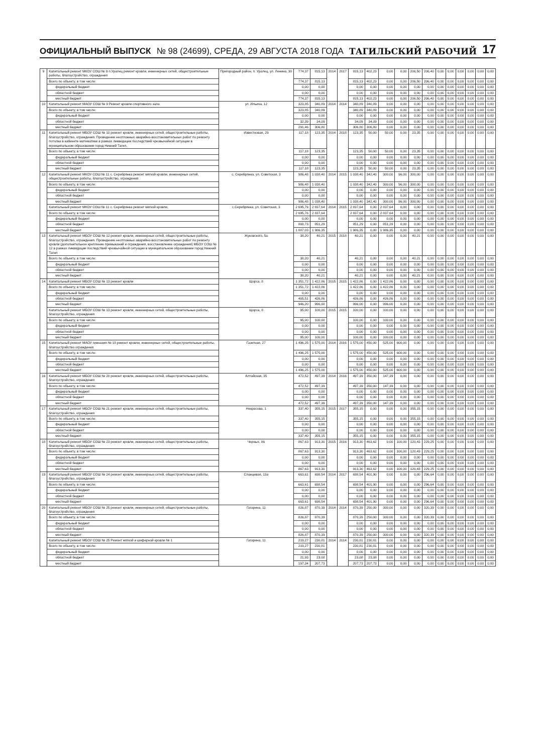ОФИЦИАЛЬНЫЙ ВЫПУСК № 98 (24699), СРЕДА, 29 АВГУСТА 2018 ГОДА ТАГИЛЬСКИЙ РАБОЧИЙ 17
| 9 | Капитальный ремонт МКОУ СОШ № 9 п.Уралец ремонт кровли, инженерных сетей, общестроительные работы, благоустройство, ограждения | Пригородный район, п. Уралец, ул. Ленина, 30 | 774,37 | 815,13 | 2014 | 2017 | 815,13 | 402,23 | 0,00 | 0,00 | 206,50 | 206,40 | 0,00 | 0,00 | 0,00 | 0,00 | 0,00 | 0,00 |
| | Всего по объекту, в том числе: | | 774,37 | 815,13 | | | 815,13 | 402,23 | 0,00 | 0,00 | 206,50 | 206,40 | 0,00 | 0,00 | 0,00 | 0,00 | 0,00 | 0,00 |
| | федеральный бюджет | | 0,00 | 0,00 | | | 0,00 | 0,00 | 0,00 | 0,00 | 0,00 | 0,00 | 0,00 | 0,00 | 0,00 | 0,00 | 0,00 | 0,00 |
| | областной бюджет | | 0,00 | 0,00 | | | 0,00 | 0,00 | 0,00 | 0,00 | 0,00 | 0,00 | 0,00 | 0,00 | 0,00 | 0,00 | 0,00 | 0,00 |
| | местный бюджет | | 774,37 | 815,13 | | | 815,13 | 402,23 | 0,00 | 0,00 | 206,50 | 206,40 | 0,00 | 0,00 | 0,00 | 0,00 | 0,00 | 0,00 |
| 10 | Капитальный ремонт МАОУ СОШ № 9 Ремонт кровли спортивного зала | ул. Ильича, 12 | 323,85 | 340,89 | 2014 | 2014 | 340,89 | 340,89 | 0,00 | 0,00 | 0,00 | 0,00 | 0,00 | 0,00 | 0,00 | 0,00 | 0,00 | 0,00 |
| | Всего по объекту, в том числе: | | 323,85 | 340,89 | | | 340,89 | 340,89 | 0,00 | 0,00 | 0,00 | 0,00 | 0,00 | 0,00 | 0,00 | 0,00 | 0,00 | 0,00 |
| | федеральный бюджет | | 0,00 | 0,00 | | | 0,00 | 0,00 | 0,00 | 0,00 | 0,00 | 0,00 | 0,00 | 0,00 | 0,00 | 0,00 | 0,00 | 0,00 |
| | областной бюджет | | 32,39 | 34,09 | | | 34,09 | 34,09 | 0,00 | 0,00 | 0,00 | 0,00 | 0,00 | 0,00 | 0,00 | 0,00 | 0,00 | 0,00 |
| | местный бюджет | | 291,46 | 306,80 | | | 306,80 | 306,80 | 0,00 | 0,00 | 0,00 | 0,00 | 0,00 | 0,00 | 0,00 | 0,00 | 0,00 | 0,00 |
| 11 | Капитальный ремонт МБОУ СОШ № 10 ремонт кровли, инженерных сетей, общестроительные работы, благоустройство, ограждения. Проведение неотложных аварийно-восстановительных работ по ремонту потолка в кабинете математики в рамках ликвидации последствий чрезвычайной ситуации в муниципальном образовании город Нижний Тагил. | Известковая, 29 | 117,18 | 123,35 | 2014 | 2018 | 123,35 | 50,00 | 50,00 | 0,00 | 23,35 | 0,00 | 0,00 | 0,00 | 0,00 | 0,00 | 0,00 | 0,00 |
| | Всего по объекту, в том числе: | | 117,18 | 123,35 | | | 123,35 | 50,00 | 50,00 | 0,00 | 23,35 | 0,00 | 0,00 | 0,00 | 0,00 | 0,00 | 0,00 | 0,00 |
| | федеральный бюджет | | 0,00 | 0,00 | | | 0,00 | 0,00 | 0,00 | 0,00 | 0,00 | 0,00 | 0,00 | 0,00 | 0,00 | 0,00 | 0,00 | 0,00 |
| | областной бюджет | | 0,00 | 0,00 | | | 0,00 | 0,00 | 0,00 | 0,00 | 0,00 | 0,00 | 0,00 | 0,00 | 0,00 | 0,00 | 0,00 | 0,00 |
| | местный бюджет | | 117,18 | 123,35 | | | 123,35 | 50,00 | 50,00 | 0,00 | 23,35 | 0,00 | 0,00 | 0,00 | 0,00 | 0,00 | 0,00 | 0,00 |
| 12 | Капитальный ремонт МКОУ СОШ № 11 с. Серебрянка ремонт мягкой кровли, инженерных сетей, общестроительные работы, благоустройство, ограждения | с. Серебрянка, ул. Советская, 3 | 986,48 | 1 038,40 | 2014 | 2015 | 1 038,40 | 342,40 | 300,00 | 96,00 | 300,00 | 0,00 | 0,00 | 0,00 | 0,00 | 0,00 | 0,00 | 0,00 |
| | Всего по объекту, в том числе: | | 986,48 | 1 038,40 | | | 1 038,40 | 342,40 | 300,00 | 96,00 | 300,00 | 0,00 | 0,00 | 0,00 | 0,00 | 0,00 | 0,00 | 0,00 |
| | федеральный бюджет | | 0,00 | 0,00 | | | 0,00 | 0,00 | 0,00 | 0,00 | 0,00 | 0,00 | 0,00 | 0,00 | 0,00 | 0,00 | 0,00 | 0,00 |
| | областной бюджет | | 0,00 | 0,00 | | | 0,00 | 0,00 | 0,00 | 0,00 | 0,00 | 0,00 | 0,00 | 0,00 | 0,00 | 0,00 | 0,00 | 0,00 |
| | местный бюджет | | 986,48 | 1 038,40 | | | 1 038,40 | 342,40 | 300,00 | 96,00 | 300,00 | 0,00 | 0,00 | 0,00 | 0,00 | 0,00 | 0,00 | 0,00 |
| | Капитальный ремонт МКОУ СОШ № 11 с. Серебрянка ремонт мягкой кровли, | с.Серебрянка, ул. Советская, 3 | 2 695,76 | 2 837,64 | 2014 | 2015 | 2 837,64 | 0,00 | 2 837,64 | 0,00 | 0,00 | 0,00 | 0,00 | 0,00 | 0,00 | 0,00 | 0,00 | 0,00 |
| | Всего по объекту, в том числе: | | 2 695,76 | 2 837,64 | | | 2 837,64 | 0,00 | 2 837,64 | 0,00 | 0,00 | 0,00 | 0,00 | 0,00 | 0,00 | 0,00 | 0,00 | 0,00 |
| | федеральный бюджет | | 0,00 | 0,00 | | | 0,00 | 0,00 | 0,00 | 0,00 | 0,00 | 0,00 | 0,00 | 0,00 | 0,00 | 0,00 | 0,00 | 0,00 |
| | областной бюджет | | 808,73 | 851,29 | | | 851,29 | 0,00 | 851,29 | 0,00 | 0,00 | 0,00 | 0,00 | 0,00 | 0,00 | 0,00 | 0,00 | 0,00 |
| | местный бюджет | | 1 887,03 | 1 986,35 | | | 1 986,35 | 0,00 | 1 986,35 | 0,00 | 0,00 | 0,00 | 0,00 | 0,00 | 0,00 | 0,00 | 0,00 | 0,00 |
| 13 | Капитальный ремонт МБОУ СОШ № 12 ремонт кровли, инженерных сетей, общестроительные работы, благоустройство, ограждения. Проведение неотложных аварийно-восстановительных работ по ремонту кровли (дополнительное крепление примыканий и ограждения, восстановление ограждения) МБОУ СОШ № 12 в рамках ликвидации последствий чрезвычайной ситуации в муниципальном образовании город Нижний Тагил | Жуковского, 5а | 38,20 | 40,21 | 2015 | 2018 | 40,21 | 0,00 | 0,00 | 0,00 | 40,21 | 0,00 | 0,00 | 0,00 | 0,00 | 0,00 | 0,00 | 0,00 |
| | Всего по объекту, в том числе: | | 38,20 | 40,21 | | | 40,21 | 0,00 | 0,00 | 0,00 | 40,21 | 0,00 | 0,00 | 0,00 | 0,00 | 0,00 | 0,00 | 0,00 |
| | федеральный бюджет | | 0,00 | 0,00 | | | 0,00 | 0,00 | 0,00 | 0,00 | 0,00 | 0,00 | 0,00 | 0,00 | 0,00 | 0,00 | 0,00 | 0,00 |
| | областной бюджет | | 0,00 | 0,00 | | | 0,00 | 0,00 | 0,00 | 0,00 | 0,00 | 0,00 | 0,00 | 0,00 | 0,00 | 0,00 | 0,00 | 0,00 |
| | местный бюджет | | 38,20 | 40,21 | | | 40,21 | 0,00 | 0,00 | 0,00 | 40,21 | 0,00 | 0,00 | 0,00 | 0,00 | 0,00 | 0,00 | 0,00 |
| 14 | Капитальный ремонт МБОУ СОШ № 13 ремонт кровли | Щорса, 8 | 1 351,72 | 1 422,86 | 2015 | 2015 | 1 422,86 | 0,00 | 1 422,86 | 0,00 | 0,00 | 0,00 | 0,00 | 0,00 | 0,00 | 0,00 | 0,00 | 0,00 |
| | Всего по объекту, в том числе: | | 1 351,72 | 1 422,86 | | | 1 422,86 | 0,00 | 1 422,86 | 0,00 | 0,00 | 0,00 | 0,00 | 0,00 | 0,00 | 0,00 | 0,00 | 0,00 |
| | федеральный бюджет | | 0,00 | 0,00 | | | 0,00 | 0,00 | 0,00 | 0,00 | 0,00 | 0,00 | 0,00 | 0,00 | 0,00 | 0,00 | 0,00 | 0,00 |
| | областной бюджет | | 405,51 | 426,86 | | | 426,86 | 0,00 | 426,86 | 0,00 | 0,00 | 0,00 | 0,00 | 0,00 | 0,00 | 0,00 | 0,00 | 0,00 |
| | местный бюджет | | 946,20 | 996,00 | | | 996,00 | 0,00 | 996,00 | 0,00 | 0,00 | 0,00 | 0,00 | 0,00 | 0,00 | 0,00 | 0,00 | 0,00 |
| | Капитальный ремонт МБОУ СОШ № 13 ремонт кровли, инженерных сетей, общестроительные работы, благоустройство, ограждения | Щорса, 8 | 95,00 | 100,00 | 2015 | 2015 | 100,00 | 0,00 | 100,00 | 0,00 | 0,00 | 0,00 | 0,00 | 0,00 | 0,00 | 0,00 | 0,00 | 0,00 |
| | Всего по объекту, в том числе: | | 95,00 | 100,00 | | | 100,00 | 0,00 | 100,00 | 0,00 | 0,00 | 0,00 | 0,00 | 0,00 | 0,00 | 0,00 | 0,00 | 0,00 |
| | федеральный бюджет | | 0,00 | 0,00 | | | 0,00 | 0,00 | 0,00 | 0,00 | 0,00 | 0,00 | 0,00 | 0,00 | 0,00 | 0,00 | 0,00 | 0,00 |
| | областной бюджет | | 0,00 | 0,00 | | | 0,00 | 0,00 | 0,00 | 0,00 | 0,00 | 0,00 | 0,00 | 0,00 | 0,00 | 0,00 | 0,00 | 0,00 |
| | местный бюджет | | 95,00 | 100,00 | | | 100,00 | 0,00 | 100,00 | 0,00 | 0,00 | 0,00 | 0,00 | 0,00 | 0,00 | 0,00 | 0,00 | 0,00 |
| 15 | Капитальный ремонт МАОУ гимназия № 18 ремонт кровли, инженерных сетей, общестроительные работы, благоустройство ограждения | Газетная, 27 | 1 496,25 | 1 575,00 | 2014 | 2016 | 1 575,00 | 450,00 | 525,00 | 600,00 | 0,00 | 0,00 | 0,00 | 0,00 | 0,00 | 0,00 | 0,00 | 0,00 |
| | Всего по объекту, в том числе: | | 1 496,25 | 1 575,00 | | | 1 575,00 | 450,00 | 525,00 | 600,00 | 0,00 | 0,00 | 0,00 | 0,00 | 0,00 | 0,00 | 0,00 | 0,00 |
| | федеральный бюджет | | 0,00 | 0,00 | | | 0,00 | 0,00 | 0,00 | 0,00 | 0,00 | 0,00 | 0,00 | 0,00 | 0,00 | 0,00 | 0,00 | 0,00 |
| | областной бюджет | | 0,00 | 0,00 | | | 0,00 | 0,00 | 0,00 | 0,00 | 0,00 | 0,00 | 0,00 | 0,00 | 0,00 | 0,00 | 0,00 | 0,00 |
| | местный бюджет | | 1 496,25 | 1 575,00 | | | 1 575,00 | 450,00 | 525,00 | 600,00 | 0,00 | 0,00 | 0,00 | 0,00 | 0,00 | 0,00 | 0,00 | 0,00 |
| 16 | Капитальный ремонт МБОУ СОШ № 20 ремонт кровли, инженерных сетей, общестроительные работы, благоустройство, ограждения | Алтайская, 35 | 472,52 | 497,39 | 2014 | 2016 | 497,39 | 350,00 | 147,39 | 0,00 | 0,00 | 0,00 | 0,00 | 0,00 | 0,00 | 0,00 | 0,00 | 0,00 |
| | Всего по объекту, в том числе: | | 472,52 | 497,39 | | | 497,39 | 350,00 | 147,39 | 0,00 | 0,00 | 0,00 | 0,00 | 0,00 | 0,00 | 0,00 | 0,00 | 0,00 |
| | федеральный бюджет | | 0,00 | 0,00 | | | 0,00 | 0,00 | 0,00 | 0,00 | 0,00 | 0,00 | 0,00 | 0,00 | 0,00 | 0,00 | 0,00 | 0,00 |
| | областной бюджет | | 0,00 | 0,00 | | | 0,00 | 0,00 | 0,00 | 0,00 | 0,00 | 0,00 | 0,00 | 0,00 | 0,00 | 0,00 | 0,00 | 0,00 |
| | местный бюджет | | 472,52 | 497,39 | | | 497,39 | 350,00 | 147,39 | 0,00 | 0,00 | 0,00 | 0,00 | 0,00 | 0,00 | 0,00 | 0,00 | 0,00 |
| 17 | Капитальный ремонт МБОУ СОШ № 21 ремонт кровли, инженерных сетей, общестроительные работы, благоустройство, ограждения | Некрасова, 1 | 337,40 | 355,15 | 2015 | 2017 | 355,15 | 0,00 | 0,00 | 0,00 | 355,15 | 0,00 | 0,00 | 0,00 | 0,00 | 0,00 | 0,00 | 0,00 |
| | Всего по объекту, в том числе: | | 337,40 | 355,15 | | | 355,15 | 0,00 | 0,00 | 0,00 | 355,15 | 0,00 | 0,00 | 0,00 | 0,00 | 0,00 | 0,00 | 0,00 |
| | федеральный бюджет | | 0,00 | 0,00 | | | 0,00 | 0,00 | 0,00 | 0,00 | 0,00 | 0,00 | 0,00 | 0,00 | 0,00 | 0,00 | 0,00 | 0,00 |
| | областной бюджет | | 0,00 | 0,00 | | | 0,00 | 0,00 | 0,00 | 0,00 | 0,00 | 0,00 | 0,00 | 0,00 | 0,00 | 0,00 | 0,00 | 0,00 |
| | местный бюджет | | 337,40 | 355,15 | | | 355,15 | 0,00 | 0,00 | 0,00 | 355,15 | 0,00 | 0,00 | 0,00 | 0,00 | 0,00 | 0,00 | 0,00 |
| 18 | Капитальный ремонт МБОУ СОШ № 23 ремонт кровли, инженерных сетей, общестроительные работы, благоустройство, ограждения | Черных, 86 | 867,63 | 913,30 | 2015 | 2016 | 913,30 | 463,62 | 0,00 | 100,00 | 120,43 | 229,25 | 0,00 | 0,00 | 0,00 | 0,00 | 0,00 | 0,00 |
| | Всего по объекту, в том числе: | | 867,63 | 913,30 | | | 913,30 | 463,62 | 0,00 | 100,00 | 120,43 | 229,25 | 0,00 | 0,00 | 0,00 | 0,00 | 0,00 | 0,00 |
| | федеральный бюджет | | 0,00 | 0,00 | | | 0,00 | 0,00 | 0,00 | 0,00 | 0,00 | 0,00 | 0,00 | 0,00 | 0,00 | 0,00 | 0,00 | 0,00 |
| | областной бюджет | | 0,00 | 0,00 | | | 0,00 | 0,00 | 0,00 | 0,00 | 0,00 | 0,00 | 0,00 | 0,00 | 0,00 | 0,00 | 0,00 | 0,00 |
| | местный бюджет | | 867,63 | 913,30 | | | 913,30 | 463,62 | 0,00 | 100,00 | 120,43 | 229,25 | 0,00 | 0,00 | 0,00 | 0,00 | 0,00 | 0,00 |
| 19 | Капитальный ремонт МБОУ СОШ № 24 ремонт кровли, инженерных сетей, общестроительные работы, благоустройство, ограждения | Сланцевая, 13а | 663,61 | 698,54 | 2014 | 2017 | 698,54 | 401,90 | 0,00 | 0,00 | 0,00 | 296,64 | 0,00 | 0,00 | 0,00 | 0,00 | 0,00 | 0,00 |
| | Всего по объекту, в том числе: | | 663,61 | 698,54 | | | 698,54 | 401,90 | 0,00 | 0,00 | 0,00 | 296,64 | 0,00 | 0,00 | 0,00 | 0,00 | 0,00 | 0,00 |
| | федеральный бюджет | | 0,00 | 0,00 | | | 0,00 | 0,00 | 0,00 | 0,00 | 0,00 | 0,00 | 0,00 | 0,00 | 0,00 | 0,00 | 0,00 | 0,00 |
| | областной бюджет | | 0,00 | 0,00 | | | 0,00 | 0,00 | 0,00 | 0,00 | 0,00 | 0,00 | 0,00 | 0,00 | 0,00 | 0,00 | 0,00 | 0,00 |
| | местный бюджет | | 663,61 | 698,54 | | | 698,54 | 401,90 | 0,00 | 0,00 | 0,00 | 296,64 | 0,00 | 0,00 | 0,00 | 0,00 | 0,00 | 0,00 |
| 20 | Капитальный ремонт МБОУ СОШ № 25 ремонт кровли, инженерных сетей, общестроительные работы, благоустройство, ограждения | Гагарина, 11 | 826,87 | 870,39 | 2014 | 2014 | 870,39 | 250,00 | 300,00 | 0,00 | 0,00 | 320,39 | 0,00 | 0,00 | 0,00 | 0,00 | 0,00 | 0,00 |
| | Всего по объекту, в том числе: | | 826,87 | 870,39 | | | 870,39 | 250,00 | 300,00 | 0,00 | 0,00 | 320,39 | 0,00 | 0,00 | 0,00 | 0,00 | 0,00 | 0,00 |
| | федеральный бюджет | | 0,00 | 0,00 | | | 0,00 | 0,00 | 0,00 | 0,00 | 0,00 | 0,00 | 0,00 | 0,00 | 0,00 | 0,00 | 0,00 | 0,00 |
| | областной бюджет | | 0,00 | 0,00 | | | 0,00 | 0,00 | 0,00 | 0,00 | 0,00 | 0,00 | 0,00 | 0,00 | 0,00 | 0,00 | 0,00 | 0,00 |
| | местный бюджет | | 826,87 | 870,39 | | | 870,39 | 250,00 | 300,00 | 0,00 | 0,00 | 320,39 | 0,00 | 0,00 | 0,00 | 0,00 | 0,00 | 0,00 |
| | Капитальный ремонт МБОУ СОШ № 25 Ремонт мягкой и шиферной кровли № 1 | Гагарина, 11 | 219,27 | 230,81 | 2014 | 2014 | 230,81 | 230,81 | 0,00 | 0,00 | 0,00 | 0,00 | 0,00 | 0,00 | 0,00 | 0,00 | 0,00 | 0,00 |
| | Всего по объекту, в том числе: | | 219,27 | 230,81 | | | 230,81 | 230,81 | 0,00 | 0,00 | 0,00 | 0,00 | 0,00 | 0,00 | 0,00 | 0,00 | 0,00 | 0,00 |
| | федеральный бюджет | | 0,00 | 0,00 | | | 0,00 | 0,00 | 0,00 | 0,00 | 0,00 | 0,00 | 0,00 | 0,00 | 0,00 | 0,00 | 0,00 | 0,00 |
| | областной бюджет | | 21,93 | 23,08 | | | 23,08 | 23,08 | 0,00 | 0,00 | 0,00 | 0,00 | 0,00 | 0,00 | 0,00 | 0,00 | 0,00 | 0,00 |
| | местный бюджет | | 197,34 | 207,73 | | | 207,73 | 207,73 | 0,00 | 0,00 | 0,00 | 0,00 | 0,00 | 0,00 | 0,00 | 0,00 | 0,00 | 0,00 |